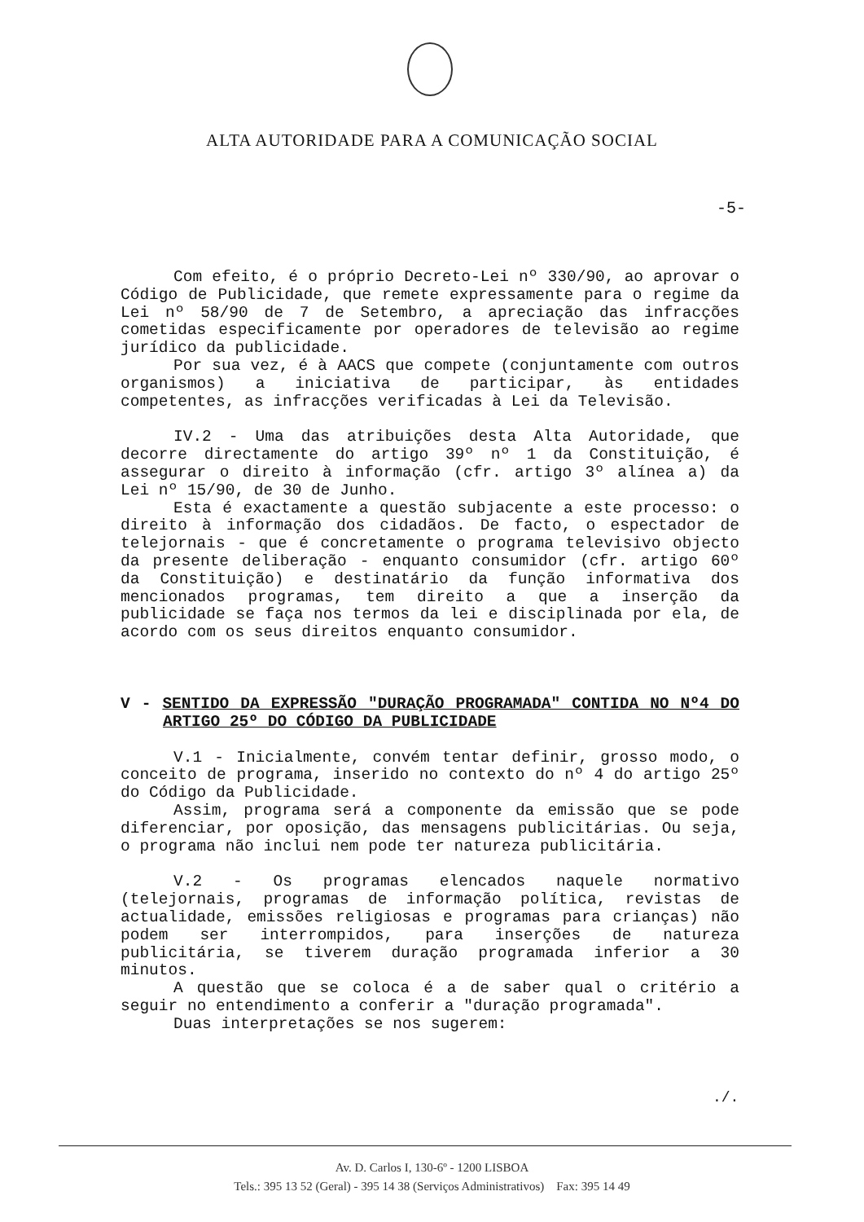ALTA AUTORIDADE PARA A COMUNICAÇÃO SOCIAL
-5-
Com efeito, é o próprio Decreto-Lei nº 330/90, ao aprovar o Código de Publicidade, que remete expressamente para o regime da Lei nº 58/90 de 7 de Setembro, a apreciação das infracções cometidas especificamente por operadores de televisão ao regime jurídico da publicidade.
Por sua vez, é à AACS que compete (conjuntamente com outros organismos) a iniciativa de participar, às entidades competentes, as infracções verificadas à Lei da Televisão.
IV.2 - Uma das atribuições desta Alta Autoridade, que decorre directamente do artigo 39º nº 1 da Constituição, é assegurar o direito à informação (cfr. artigo 3º alínea a) da Lei nº 15/90, de 30 de Junho.
Esta é exactamente a questão subjacente a este processo: o direito à informação dos cidadãos. De facto, o espectador de telejornais - que é concretamente o programa televisivo objecto da presente deliberação - enquanto consumidor (cfr. artigo 60º da Constituição) e destinatário da função informativa dos mencionados programas, tem direito a que a inserção da publicidade se faça nos termos da lei e disciplinada por ela, de acordo com os seus direitos enquanto consumidor.
V - SENTIDO DA EXPRESSÃO "DURAÇÃO PROGRAMADA" CONTIDA NO Nº4 DO ARTIGO 25º DO CÓDIGO DA PUBLICIDADE
V.1 - Inicialmente, convém tentar definir, grosso modo, o conceito de programa, inserido no contexto do nº 4 do artigo 25º do Código da Publicidade.
Assim, programa será a componente da emissão que se pode diferenciar, por oposição, das mensagens publicitárias. Ou seja, o programa não inclui nem pode ter natureza publicitária.
V.2 - Os programas elencados naquele normativo (telejornais, programas de informação política, revistas de actualidade, emissões religiosas e programas para crianças) não podem ser interrompidos, para inserções de natureza publicitária, se tiverem duração programada inferior a 30 minutos.
A questão que se coloca é a de saber qual o critério a seguir no entendimento a conferir a "duração programada".
Duas interpretações se nos sugerem:
./.
Av. D. Carlos I, 130-6º - 1200 LISBOA
Tels.: 395 13 52 (Geral) - 395 14 38 (Serviços Administrativos) Fax: 395 14 49